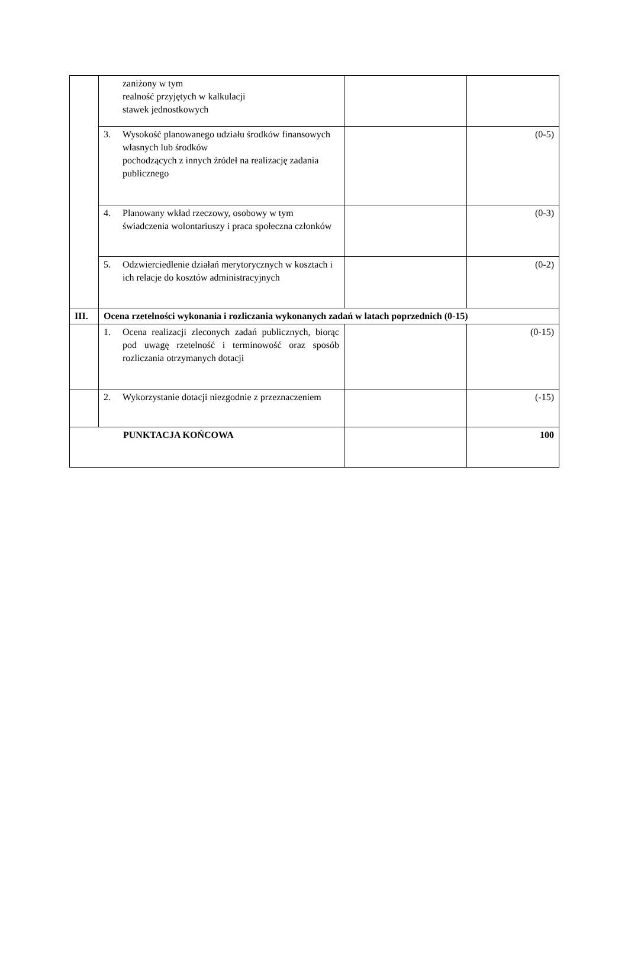| | zaniżony w tym realność przyjętych w kalkulacji stawek jednostkowych | | |
| | 3. Wysokość planowanego udziału środków finansowych własnych lub środków pochodzących z innych źródeł na realizację zadania publicznego | | (0-5) |
| | 4. Planowany wkład rzeczowy, osobowy w tym świadczenia wolontariuszy i praca społeczna członków | | (0-3) |
| | 5. Odzwierciedlenie działań merytorycznych w kosztach i ich relacje do kosztów administracyjnych | | (0-2) |
| III. | Ocena rzetelności wykonania i rozliczania wykonanych zadań w latach poprzednich (0-15) | | |
| | 1. Ocena realizacji zleconych zadań publicznych, biorąc pod uwagę rzetelność i terminowość oraz sposób rozliczania otrzymanych dotacji | | (0-15) |
| | 2. Wykorzystanie dotacji niezgodnie z przeznaczeniem | | (-15) |
| PUNKTACJA KOŃCOWA | | | 100 |